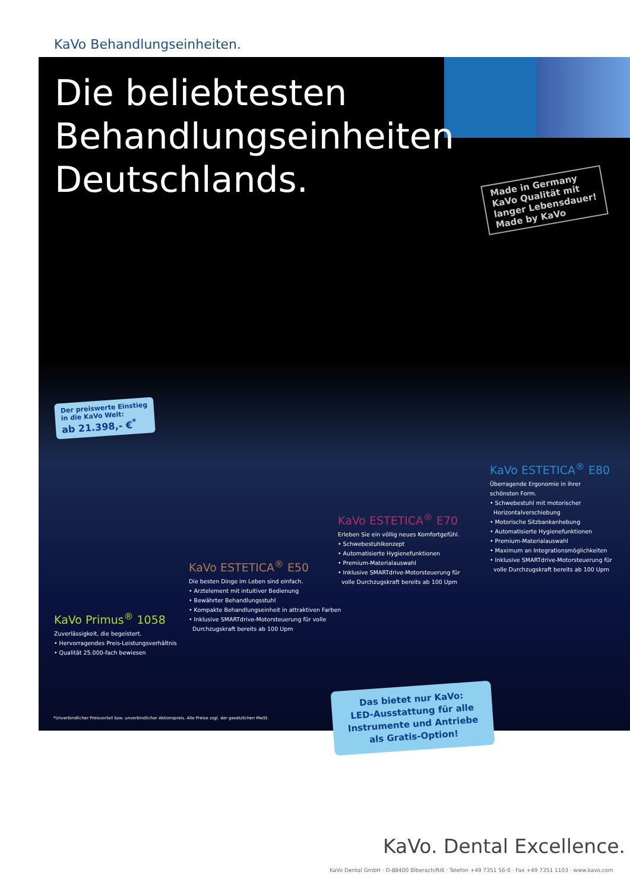KaVo Behandlungseinheiten.
Die beliebtesten
Behandlungseinheiten
Deutschlands.
Made in Germany
KaVo Qualität mit
langer Lebensdauer!
Made by KaVo
Der preiswerte Einstieg
in die KaVo Welt:
ab 21.398,- €<sup>*</sup>
KaVo Primus<sup>®</sup> 1058
Zuverlässigkeit, die begeistert.
• Hervorragendes Preis-Leistungsverhältnis
• Qualität 25.000-fach bewiesen
KaVo ESTETICA<sup>®</sup> E50
Die besten Dinge im Leben sind einfach.
• Arztelement mit intuitiver Bedienung
• Bewährter Behandlungsstuhl
• Kompakte Behandlungseinheit in attraktiven Farben
• Inklusive SMARTdrive-Motorsteuerung für volle
Durchzugskraft bereits ab 100 Upm
KaVo ESTETICA<sup>®</sup> E70
Erleben Sie ein völlig neues Komfortgefühl.
• Schwebestuhlkonzept
• Automatisierte Hygienefunktionen
• Premium-Materialauswahl
• Inklusive SMARTdrive-Motorsteuerung für
volle Durchzugskraft bereits ab 100 Upm
KaVo ESTETICA<sup>®</sup> E80
Überragende Ergonomie in ihrer
schönsten Form.
• Schwebestuhl mit motorischer
Horizontalverschiebung
• Motorische Sitzbankanhebung
• Automatisierte Hygienefunktionen
• Premium-Materialauswahl
• Maximum an Integrationsmöglichkeiten
• Inklusive SMARTdrive-Motorsteuerung für
volle Durchzugskraft bereits ab 100 Upm
*Unverbindlicher Preisvorteil bzw. unverbindlicher Aktionspreis. Alle Preise zzgl. der gesetzlichen MwSt.
Das bietet nur KaVo:
LED-Ausstattung für alle
Instrumente und Antriebe
als Gratis-Option!
KaVo. Dental Excellence.
KaVo Dental GmbH · D-88400 Biberach/Riß · Telefon +49 7351 56-0 · Fax +49 7351 1103 · www.kavo.com